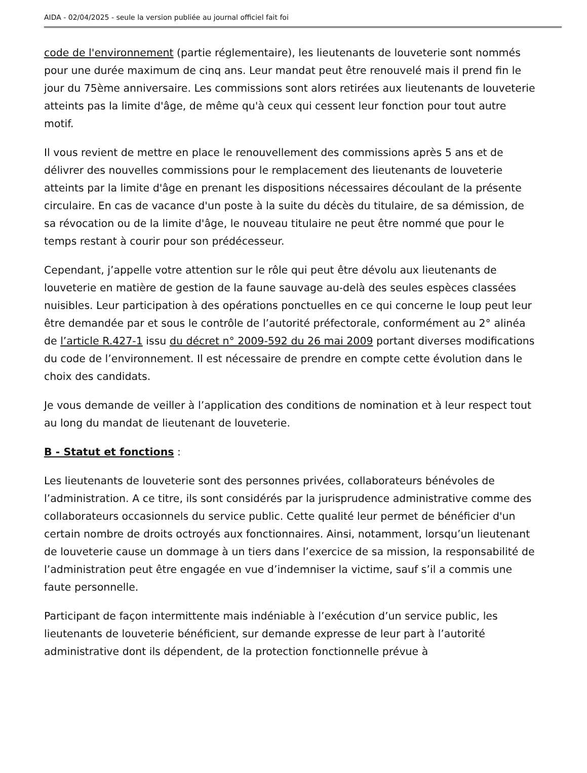AIDA - 02/04/2025 - seule la version publiée au journal officiel fait foi
code de l'environnement (partie réglementaire), les lieutenants de louveterie sont nommés pour une durée maximum de cinq ans. Leur mandat peut être renouvelé mais il prend fin le jour du 75ème anniversaire. Les commissions sont alors retirées aux lieutenants de louveterie atteints pas la limite d'âge, de même qu'à ceux qui cessent leur fonction pour tout autre motif.
Il vous revient de mettre en place le renouvellement des commissions après 5 ans et de délivrer des nouvelles commissions pour le remplacement des lieutenants de louveterie atteints par la limite d'âge en prenant les dispositions nécessaires découlant de la présente circulaire. En cas de vacance d'un poste à la suite du décès du titulaire, de sa démission, de sa révocation ou de la limite d'âge, le nouveau titulaire ne peut être nommé que pour le temps restant à courir pour son prédécesseur.
Cependant, j’appelle votre attention sur le rôle qui peut être dévolu aux lieutenants de louveterie en matière de gestion de la faune sauvage au-delà des seules espèces classées nuisibles. Leur participation à des opérations ponctuelles en ce qui concerne le loup peut leur être demandée par et sous le contrôle de l’autorité préfectorale, conformément au 2° alinéa de l’article R.427-1 issu du décret n° 2009-592 du 26 mai 2009 portant diverses modifications du code de l’environnement. Il est nécessaire de prendre en compte cette évolution dans le choix des candidats.
Je vous demande de veiller à l’application des conditions de nomination et à leur respect tout au long du mandat de lieutenant de louveterie.
B - Statut et fonctions :
Les lieutenants de louveterie sont des personnes privées, collaborateurs bénévoles de l’administration. A ce titre, ils sont considérés par la jurisprudence administrative comme des collaborateurs occasionnels du service public. Cette qualité leur permet de bénéficier d'un certain nombre de droits octroyés aux fonctionnaires. Ainsi, notamment, lorsqu’un lieutenant de louveterie cause un dommage à un tiers dans l’exercice de sa mission, la responsabilité de l’administration peut être engagée en vue d’indemniser la victime, sauf s’il a commis une faute personnelle.
Participant de façon intermittente mais indéniable à l’exécution d’un service public, les lieutenants de louveterie bénéficient, sur demande expresse de leur part à l’autorité administrative dont ils dépendent, de la protection fonctionnelle prévue à